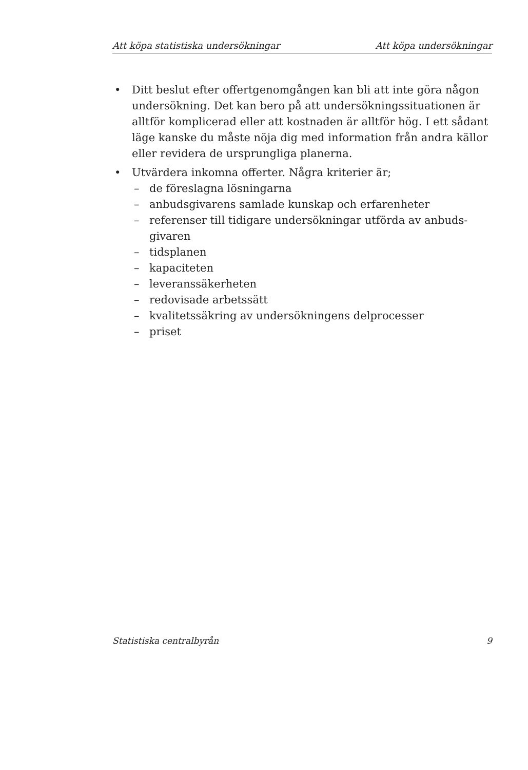Att köpa statistiska undersökningar Att köpa undersökningar
• Ditt beslut efter offertgenomgången kan bli att inte göra någon undersökning. Det kan bero på att undersökningssituationen är alltför komplicerad eller att kostnaden är alltför hög. I ett sådant läge kanske du måste nöja dig med information från andra källor eller revidera de ursprungliga planerna.
• Utvärdera inkomna offerter. Några kriterier är;
– de föreslagna lösningarna
– anbudsgivarens samlade kunskap och erfarenheter
– referenser till tidigare undersökningar utförda av anbuds-givaren
– tidsplanen
– kapaciteten
– leveranssäkerheten
– redovisade arbetssätt
– kvalitetssäkring av undersökningens delprocesser
– priset
Statistiska centralbyrån 9